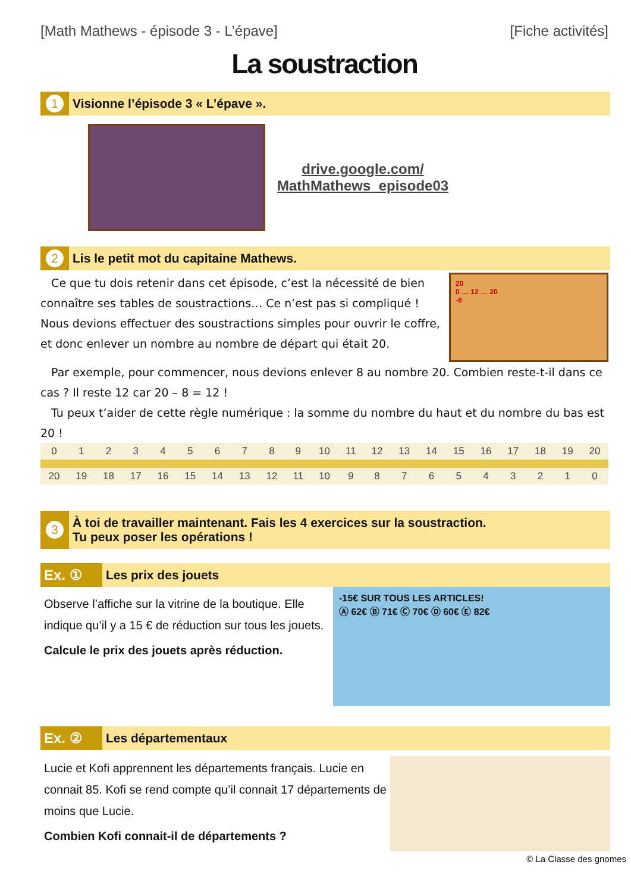[Math Mathews - épisode 3 - L’épave] [Fiche activités]
La soustraction
1
Visionne l’épisode 3 « L’épave ».
drive.google.com/
MathMathews_episode03
2
Lis le petit mot du capitaine Mathews.
Ce que tu dois retenir dans cet épisode, c’est la nécessité de bien connaître ses tables de soustractions… Ce n’est pas si compliqué ! Nous devions effectuer des soustractions simples pour ouvrir le coffre, et donc enlever un nombre au nombre de départ qui était 20.
20
0 … 12 … 20
-8
Par exemple, pour commencer, nous devions enlever 8 au nombre 20. Combien reste-t-il dans ce cas ? Il reste 12 car 20 – 8 = 12 !
Tu peux t’aider de cette règle numérique : la somme du nombre du haut et du nombre du bas est 20 !
| | 0 | 1 | 2 | 3 | 4 | 5 | 6 | 7 | 8 | 9 | 10 | 11 | 12 | 13 | 14 | 15 | 16 | 17 | 18 | 19 | 20 | |
| | 20 | 19 | 18 | 17 | 16 | 15 | 14 | 13 | 12 | 11 | 10 | 9 | 8 | 7 | 6 | 5 | 4 | 3 | 2 | 1 | 0 | |
3
À toi de travailler maintenant. Fais les 4 exercices sur la soustraction.
Tu peux poser les opérations !
Ex. ①
Les prix des jouets
Observe l’affiche sur la vitrine de la boutique. Elle indique qu’il y a 15 € de réduction sur tous les jouets.
Calcule le prix des jouets après réduction.
-15€ SUR TOUS LES ARTICLES!
Ⓐ 62€ Ⓑ 71€ Ⓒ 70€ Ⓓ 60€ Ⓔ 82€
Ex. ②
Les départementaux
Lucie et Kofi apprennent les départements français. Lucie en connait 85. Kofi se rend compte qu’il connait 17 départements de moins que Lucie.
Combien Kofi connait-il de départements ?
© La Classe des gnomes